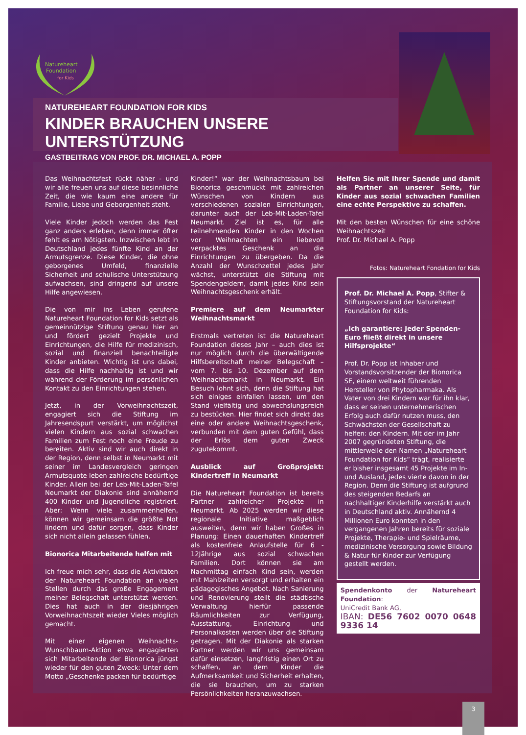Natureheart
Foundation
for Kids
NATUREHEART FOUNDATION FOR KIDS
KINDER BRAUCHEN UNSERE UNTERSTÜTZUNG
GASTBEITRAG VON PROF. DR. MICHAEL A. POPP
Das Weihnachtsfest rückt näher - und wir alle freuen uns auf diese besinnliche Zeit, die wie kaum eine andere für Familie, Liebe und Geborgenheit steht.
Viele Kinder jedoch werden das Fest ganz anders erleben, denn immer öfter fehlt es am Nötigsten. Inzwischen lebt in Deutschland jedes fünfte Kind an der Armutsgrenze. Diese Kinder, die ohne geborgenes Umfeld, finanzielle Sicherheit und schulische Unterstützung aufwachsen, sind dringend auf unsere Hilfe angewiesen.
Die von mir ins Leben gerufene Natureheart Foundation for Kids setzt als gemeinnützige Stiftung genau hier an und fördert gezielt Projekte und Einrichtungen, die Hilfe für medizinisch, sozial und finanziell benachteiligte Kinder anbieten. Wichtig ist uns dabei, dass die Hilfe nachhaltig ist und wir während der Förderung im persönlichen Kontakt zu den Einrichtungen stehen.
Jetzt, in der Vorweihnachtszeit, engagiert sich die Stiftung im Jahresendspurt verstärkt, um möglichst vielen Kindern aus sozial schwachen Familien zum Fest noch eine Freude zu bereiten. Aktiv sind wir auch direkt in der Region, denn selbst in Neumarkt mit seiner im Landesvergleich geringen Armutsquote leben zahlreiche bedürftige Kinder. Allein bei der Leb-Mit-Laden-Tafel Neumarkt der Diakonie sind annähernd 400 Kinder und Jugendliche registriert. Aber: Wenn viele zusammenhelfen, können wir gemeinsam die größte Not lindern und dafür sorgen, dass Kinder sich nicht allein gelassen fühlen.
Bionorica Mitarbeitende helfen mit
Ich freue mich sehr, dass die Aktivitäten der Natureheart Foundation an vielen Stellen durch das große Engagement meiner Belegschaft unterstützt werden. Dies hat auch in der diesjährigen Vorweihnachtszeit wieder Vieles möglich gemacht.
Mit einer eigenen Weihnachts-Wunschbaum-Aktion etwa engagierten sich Mitarbeitende der Bionorica jüngst wieder für den guten Zweck: Unter dem Motto „Geschenke packen für bedürftige
Kinder!“ war der Weihnachtsbaum bei Bionorica geschmückt mit zahlreichen Wünschen von Kindern aus verschiedenen sozialen Einrichtungen, darunter auch der Leb-Mit-Laden-Tafel Neumarkt. Ziel ist es, für alle teilnehmenden Kinder in den Wochen vor Weihnachten ein liebevoll verpacktes Geschenk an die Einrichtungen zu übergeben. Da die Anzahl der Wunschzettel jedes Jahr wächst, unterstützt die Stiftung mit Spendengeldern, damit jedes Kind sein Weihnachtsgeschenk erhält.
Premiere auf dem Neumarkter Weihnachtsmarkt
Erstmals vertreten ist die Natureheart Foundation dieses Jahr – auch dies ist nur möglich durch die überwältigende Hilfsbereitschaft meiner Belegschaft – vom 7. bis 10. Dezember auf dem Weihnachtsmarkt in Neumarkt. Ein Besuch lohnt sich, denn die Stiftung hat sich einiges einfallen lassen, um den Stand vielfältig und abwechslungsreich zu bestücken. Hier findet sich direkt das eine oder andere Weihnachtsgeschenk, verbunden mit dem guten Gefühl, dass der Erlös dem guten Zweck zugutekommt.
Ausblick auf Großprojekt: Kindertreff in Neumarkt
Die Natureheart Foundation ist bereits Partner zahlreicher Projekte in Neumarkt. Ab 2025 werden wir diese regionale Initiative maßgeblich ausweiten, denn wir haben Großes in Planung: Einen dauerhaften Kindertreff als kostenfreie Anlaufstelle für 6 - 12Jährige aus sozial schwachen Familien. Dort können sie am Nachmittag einfach Kind sein, werden mit Mahlzeiten versorgt und erhalten ein pädagogisches Angebot. Nach Sanierung und Renovierung stellt die städtische Verwaltung hierfür passende Räumlichkeiten zur Verfügung, Ausstattung, Einrichtung und Personalkosten werden über die Stiftung getragen. Mit der Diakonie als starken Partner werden wir uns gemeinsam dafür einsetzen, langfristig einen Ort zu schaffen, an dem Kinder die Aufmerksamkeit und Sicherheit erhalten, die sie brauchen, um zu starken Persönlichkeiten heranzuwachsen.
Helfen Sie mit Ihrer Spende und damit als Partner an unserer Seite, für Kinder aus sozial schwachen Familien eine echte Perspektive zu schaffen.
Mit den besten Wünschen für eine schöne Weihnachtszeit
Prof. Dr. Michael A. Popp
Fotos: Natureheart Fondation for Kids
Prof. Dr. Michael A. Popp, Stifter & Stiftungsvorstand der Natureheart Foundation for Kids:
„Ich garantiere: Jeder Spenden-Euro fließt direkt in unsere Hilfsprojekte“
Prof. Dr. Popp ist Inhaber und Vorstandsvorsitzender der Bionorica SE, einem weltweit führenden Hersteller von Phytopharmaka. Als Vater von drei Kindern war für ihn klar, dass er seinen unternehmerischen Erfolg auch dafür nutzen muss, den Schwächsten der Gesellschaft zu helfen: den Kindern. Mit der im Jahr 2007 gegründeten Stiftung, die mittlerweile den Namen „Natureheart Foundation for Kids“ trägt, realisierte er bisher insgesamt 45 Projekte im In- und Ausland, jedes vierte davon in der Region. Denn die Stiftung ist aufgrund des steigenden Bedarfs an nachhaltiger Kinderhilfe verstärkt auch in Deutschland aktiv. Annähernd 4 Millionen Euro konnten in den vergangenen Jahren bereits für soziale Projekte, Therapie- und Spielräume, medizinische Versorgung sowie Bildung & Natur für Kinder zur Verfügung gestellt werden.
Spendenkonto der Natureheart Foundation:
UniCredit Bank AG,
IBAN: DE56 7602 0070 0648 9336 14
3